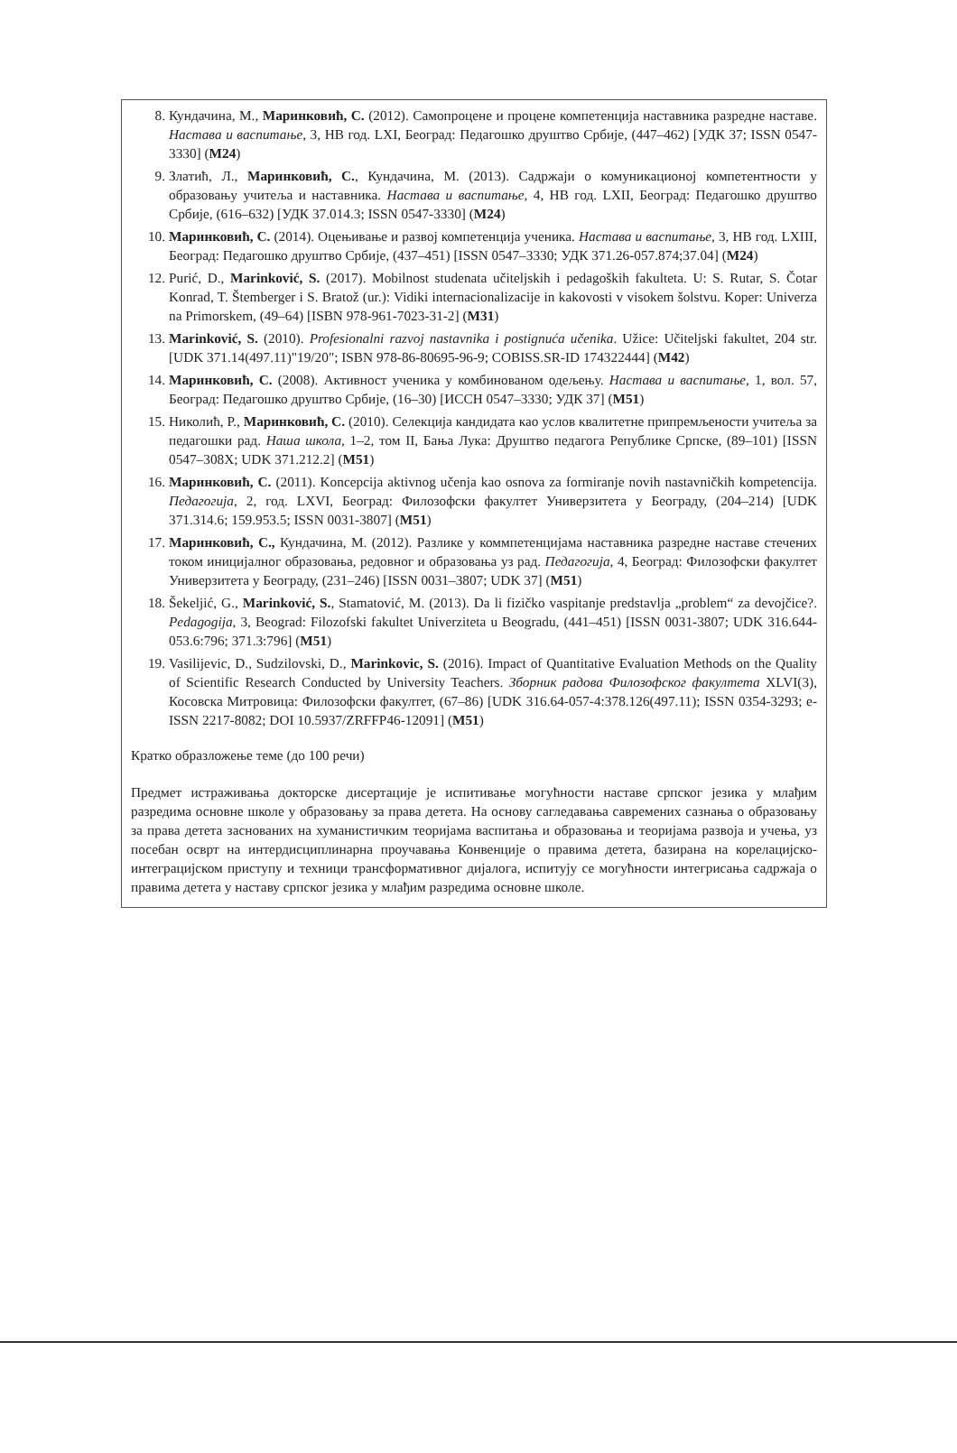8. Кундачина, М., Маринковић, С. (2012). Самопроцене и процене компетенција наставника разредне наставе. Настава и васпитање, 3, НВ год. LXI, Београд: Педагошко друштво Србије, (447–462) [УДК 37; ISSN 0547-3330] (М24)
9. Златић, Л., Маринковић, С., Кундачина, М. (2013). Садржаји о комуникационој компетентности у образовању учитеља и наставника. Настава и васпитање, 4, НВ год. LXII, Београд: Педагошко друштво Србије, (616–632) [УДК 37.014.3; ISSN 0547-3330] (М24)
10. Маринковић, С. (2014). Оцењивање и развој компетенција ученика. Настава и васпитање, 3, НВ год. LXIII, Београд: Педагошко друштво Србије, (437–451) [ISSN 0547–3330; УДК 371.26-057.874;37.04] (М24)
12. Purić, D., Marinković, S. (2017). Mobilnost studenata učiteljskih i pedagoških fakulteta. U: S. Rutar, S. Čotar Konrad, T. Štemberger i S. Bratož (ur.): Vidiki internacionalizacije in kakovosti v visokem šolstvu. Koper: Univerza na Primorskem, (49–64) [ISBN 978-961-7023-31-2] (M31)
13. Marinković, S. (2010). Profesionalni razvoj nastavnika i postignuća učenika. Užice: Učiteljski fakultet, 204 str. [UDK 371.14(497.11)"19/20"; ISBN 978-86-80695-96-9; COBISS.SR-ID 174322444] (M42)
14. Маринковић, С. (2008). Активност ученика у комбинованом одељењу. Настава и васпитање, 1, вол. 57, Београд: Педагошко друштво Србије, (16–30) [ИССН 0547–3330; УДК 37] (М51)
15. Николић, Р., Маринковић, С. (2010). Селекција кандидата као услов квалитетне припремљености учитеља за педагошки рад. Наша школа, 1–2, том II, Бања Лука: Друштво педагога Републике Српске, (89–101) [ISSN 0547–308X; UDK 371.212.2] (М51)
16. Маринковић, С. (2011). Koncepcija aktivnog učenja kao osnova za formiranje novih nastavničkih kompetencija. Педагогија, 2, год. LXVI, Београд: Филозофски факултет Универзитета у Београду, (204–214) [UDK 371.314.6; 159.953.5; ISSN 0031-3807] (М51)
17. Маринковић, С., Кундачина, М. (2012). Разлике у коммпетенцијама наставника разредне наставе стечених током иницијалног образовања, редовног и образовања уз рад. Педагогија, 4, Београд: Филозофски факултет Универзитета у Београду, (231–246) [ISSN 0031–3807; UDK 37] (М51)
18. Šekeljić, G., Marinković, S., Stamatović, M. (2013). Da li fizičko vaspitanje predstavlja „problem“ za devojčice?. Pedagogija, 3, Beograd: Filozofski fakultet Univerziteta u Beogradu, (441–451) [ISSN 0031-3807; UDK 316.644-053.6:796; 371.3:796] (M51)
19. Vasilijevic, D., Sudzilovski, D., Marinkovic, S. (2016). Impact of Quantitative Evaluation Methods on the Quality of Scientific Research Conducted by University Teachers. Зборник радова Филозофског факултета XLVI(3), Косовска Митровица: Филозофски факултет, (67–86) [UDK 316.64-057-4:378.126(497.11); ISSN 0354-3293; e-ISSN 2217-8082; DOI 10.5937/ZRFFP46-12091] (M51)
Кратко образложење теме (до 100 речи)
Предмет истраживања докторске дисертације је испитивање могућности наставе српског језика у млађим разредима основне школе у образовању за права детета. На основу сагледавања савремених сазнања о образовању за права детета заснованих на хуманистичким теоријама васпитања и образовања и теоријама развоја и учења, уз посебан осврт на интердисциплинарна проучавања Конвенције о правима детета, базирана на корелацијско-интеграцијском приступу и техници трансформативног дијалога, испитују се могућности интегрисања садржаја о правима детета у наставу српског језика у млађим разредима основне школе.